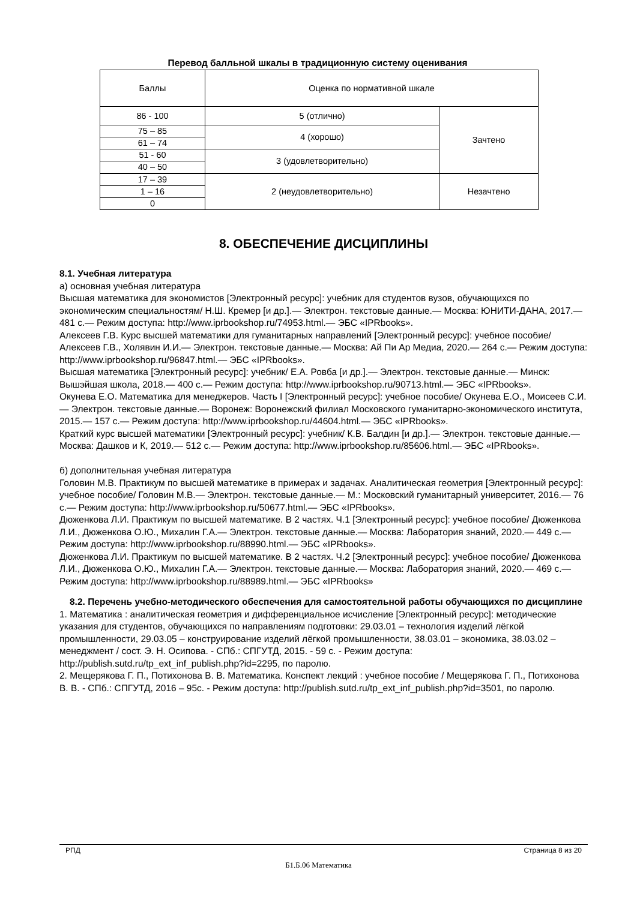Перевод балльной шкалы в традиционную систему оценивания
| Баллы | Оценка по нормативной шкале | |
| 86 - 100 | 5 (отлично) | Зачтено |
| 75 – 85 | 4 (хорошо) | |
| 61 – 74 | | |
| 51 - 60 | 3 (удовлетворительно) | |
| 40 – 50 | | |
| 17 – 39 | 2 (неудовлетворительно) | Незачтено |
| 1 – 16 | | |
| 0 | | |
8. ОБЕСПЕЧЕНИЕ ДИСЦИПЛИНЫ
8.1. Учебная литература
а) основная учебная литература
Высшая математика для экономистов [Электронный ресурс]: учебник для студентов вузов, обучающихся по экономическим специальностям/ Н.Ш. Кремер [и др.].— Электрон. текстовые данные.— Москва: ЮНИТИ-ДАНА, 2017.— 481 c.— Режим доступа: http://www.iprbookshop.ru/74953.html.— ЭБС «IPRbooks».
Алексеев Г.В. Курс высшей математики для гуманитарных направлений [Электронный ресурс]: учебное пособие/ Алексеев Г.В., Холявин И.И.— Электрон. текстовые данные.— Москва: Ай Пи Ар Медиа, 2020.— 264 c.— Режим доступа: http://www.iprbookshop.ru/96847.html.— ЭБС «IPRbooks».
Высшая математика [Электронный ресурс]: учебник/ Е.А. Ровба [и др.].— Электрон. текстовые данные.— Минск: Вышэйшая школа, 2018.— 400 c.— Режим доступа: http://www.iprbookshop.ru/90713.html.— ЭБС «IPRbooks».
Окунева Е.О. Математика для менеджеров. Часть I [Электронный ресурс]: учебное пособие/ Окунева Е.О., Моисеев С.И.— Электрон. текстовые данные.— Воронеж: Воронежский филиал Московского гуманитарно-экономического института, 2015.— 157 c.— Режим доступа: http://www.iprbookshop.ru/44604.html.— ЭБС «IPRbooks».
Краткий курс высшей математики [Электронный ресурс]: учебник/ К.В. Балдин [и др.].— Электрон. текстовые данные.— Москва: Дашков и К, 2019.— 512 c.— Режим доступа: http://www.iprbookshop.ru/85606.html.— ЭБС «IPRbooks».
б) дополнительная учебная литература
Головин М.В. Практикум по высшей математике в примерах и задачах. Аналитическая геометрия [Электронный ресурс]: учебное пособие/ Головин М.В.— Электрон. текстовые данные.— М.: Московский гуманитарный университет, 2016.— 76 c.— Режим доступа: http://www.iprbookshop.ru/50677.html.— ЭБС «IPRbooks».
Дюженкова Л.И. Практикум по высшей математике. В 2 частях. Ч.1 [Электронный ресурс]: учебное пособие/ Дюженкова Л.И., Дюженкова О.Ю., Михалин Г.А.— Электрон. текстовые данные.— Москва: Лаборатория знаний, 2020.— 449 c.— Режим доступа: http://www.iprbookshop.ru/88990.html.— ЭБС «IPRbooks».
Дюженкова Л.И. Практикум по высшей математике. В 2 частях. Ч.2 [Электронный ресурс]: учебное пособие/ Дюженкова Л.И., Дюженкова О.Ю., Михалин Г.А.— Электрон. текстовые данные.— Москва: Лаборатория знаний, 2020.— 469 c.— Режим доступа: http://www.iprbookshop.ru/88989.html.— ЭБС «IPRbooks»
8.2. Перечень учебно-методического обеспечения для самостоятельной работы обучающихся по дисциплине
1. Математика : аналитическая геометрия и дифференциальное исчисление [Электронный ресурс]: методические указания для студентов, обучающихся по направлениям подготовки: 29.03.01 – технология изделий лёгкой промышленности, 29.03.05 – конструирование изделий лёгкой промышленности, 38.03.01 – экономика, 38.03.02 – менеджмент / сост. Э. Н. Осипова. - СПб.: СПГУТД, 2015. - 59 с. - Режим доступа: http://publish.sutd.ru/tp_ext_inf_publish.php?id=2295, по паролю.
2. Мещерякова Г. П., Потихонова В. В. Математика. Конспект лекций : учебное пособие / Мещерякова Г. П., Потихонова В. В. - СПб.: СПГУТД, 2016 – 95с. - Режим доступа: http://publish.sutd.ru/tp_ext_inf_publish.php?id=3501, по паролю.
РПД Страница 8 из 20
Б1.Б.06 Математика